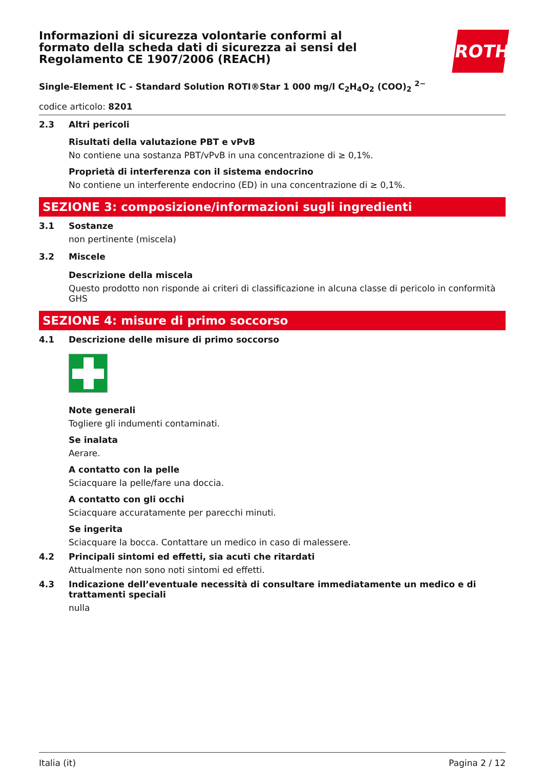Informazioni di sicurezza volontarie conformi al formato della scheda dati di sicurezza ai sensi del Regolamento CE 1907/2006 (REACH)
ROTH
Single-Element IC - Standard Solution ROTI®Star 1 000 mg/l C<sub>2</sub>H<sub>4</sub>O<sub>2</sub> (COO)<sub>2</sub> <sup>2−</sup>
codice articolo: 8201
2.3 Altri pericoli
Risultati della valutazione PBT e vPvB
No contiene una sostanza PBT/vPvB in una concentrazione di ≥ 0,1%.
Proprietà di interferenza con il sistema endocrino
No contiene un interferente endocrino (ED) in una concentrazione di ≥ 0,1%.
SEZIONE 3: composizione/informazioni sugli ingredienti
3.1 Sostanze
non pertinente (miscela)
3.2 Miscele
Descrizione della miscela
Questo prodotto non risponde ai criteri di classificazione in alcuna classe di pericolo in conformità GHS
SEZIONE 4: misure di primo soccorso
4.1 Descrizione delle misure di primo soccorso
Note generali
Togliere gli indumenti contaminati.
Se inalata
Aerare.
A contatto con la pelle
Sciacquare la pelle/fare una doccia.
A contatto con gli occhi
Sciacquare accuratamente per parecchi minuti.
Se ingerita
Sciacquare la bocca. Contattare un medico in caso di malessere.
4.2 Principali sintomi ed effetti, sia acuti che ritardati
Attualmente non sono noti sintomi ed effetti.
4.3 Indicazione dell’eventuale necessità di consultare immediatamente un medico e di trattamenti speciali
nulla
Italia (it) Pagina 2 / 12